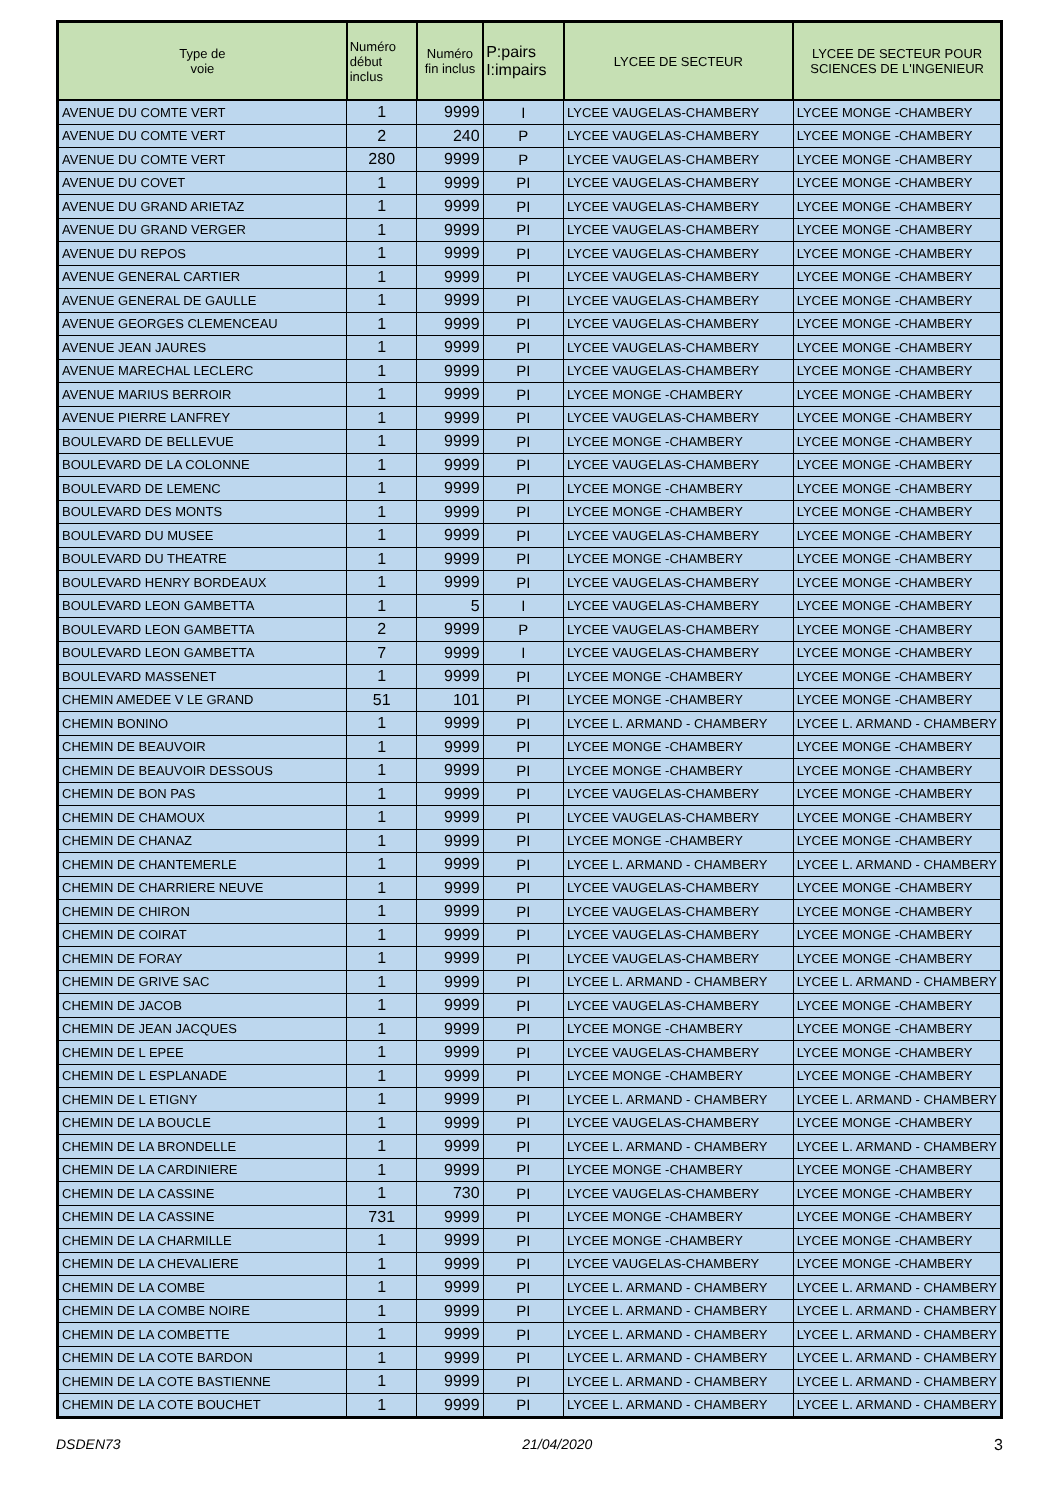| Type de voie | Numéro début inclus | Numéro fin inclus | P:pairs I:impairs | LYCEE DE SECTEUR | LYCEE DE SECTEUR POUR SCIENCES DE L'INGENIEUR |
| --- | --- | --- | --- | --- | --- |
| AVENUE DU COMTE VERT | 1 | 9999 | I | LYCEE VAUGELAS-CHAMBERY | LYCEE MONGE -CHAMBERY |
| AVENUE DU COMTE VERT | 2 | 240 | P | LYCEE VAUGELAS-CHAMBERY | LYCEE MONGE -CHAMBERY |
| AVENUE DU COMTE VERT | 280 | 9999 | P | LYCEE VAUGELAS-CHAMBERY | LYCEE MONGE -CHAMBERY |
| AVENUE DU COVET | 1 | 9999 | PI | LYCEE VAUGELAS-CHAMBERY | LYCEE MONGE -CHAMBERY |
| AVENUE DU GRAND ARIETAZ | 1 | 9999 | PI | LYCEE VAUGELAS-CHAMBERY | LYCEE MONGE -CHAMBERY |
| AVENUE DU GRAND VERGER | 1 | 9999 | PI | LYCEE VAUGELAS-CHAMBERY | LYCEE MONGE -CHAMBERY |
| AVENUE DU REPOS | 1 | 9999 | PI | LYCEE VAUGELAS-CHAMBERY | LYCEE MONGE -CHAMBERY |
| AVENUE GENERAL CARTIER | 1 | 9999 | PI | LYCEE VAUGELAS-CHAMBERY | LYCEE MONGE -CHAMBERY |
| AVENUE GENERAL DE GAULLE | 1 | 9999 | PI | LYCEE VAUGELAS-CHAMBERY | LYCEE MONGE -CHAMBERY |
| AVENUE GEORGES CLEMENCEAU | 1 | 9999 | PI | LYCEE VAUGELAS-CHAMBERY | LYCEE MONGE -CHAMBERY |
| AVENUE JEAN JAURES | 1 | 9999 | PI | LYCEE VAUGELAS-CHAMBERY | LYCEE MONGE -CHAMBERY |
| AVENUE MARECHAL LECLERC | 1 | 9999 | PI | LYCEE VAUGELAS-CHAMBERY | LYCEE MONGE -CHAMBERY |
| AVENUE MARIUS BERROIR | 1 | 9999 | PI | LYCEE MONGE -CHAMBERY | LYCEE MONGE -CHAMBERY |
| AVENUE PIERRE LANFREY | 1 | 9999 | PI | LYCEE VAUGELAS-CHAMBERY | LYCEE MONGE -CHAMBERY |
| BOULEVARD DE BELLEVUE | 1 | 9999 | PI | LYCEE MONGE -CHAMBERY | LYCEE MONGE -CHAMBERY |
| BOULEVARD DE LA COLONNE | 1 | 9999 | PI | LYCEE VAUGELAS-CHAMBERY | LYCEE MONGE -CHAMBERY |
| BOULEVARD DE LEMENC | 1 | 9999 | PI | LYCEE MONGE -CHAMBERY | LYCEE MONGE -CHAMBERY |
| BOULEVARD DES MONTS | 1 | 9999 | PI | LYCEE MONGE -CHAMBERY | LYCEE MONGE -CHAMBERY |
| BOULEVARD DU MUSEE | 1 | 9999 | PI | LYCEE VAUGELAS-CHAMBERY | LYCEE MONGE -CHAMBERY |
| BOULEVARD DU THEATRE | 1 | 9999 | PI | LYCEE MONGE -CHAMBERY | LYCEE MONGE -CHAMBERY |
| BOULEVARD HENRY BORDEAUX | 1 | 9999 | PI | LYCEE VAUGELAS-CHAMBERY | LYCEE MONGE -CHAMBERY |
| BOULEVARD LEON GAMBETTA | 1 | 5 | I | LYCEE VAUGELAS-CHAMBERY | LYCEE MONGE -CHAMBERY |
| BOULEVARD LEON GAMBETTA | 2 | 9999 | P | LYCEE VAUGELAS-CHAMBERY | LYCEE MONGE -CHAMBERY |
| BOULEVARD LEON GAMBETTA | 7 | 9999 | I | LYCEE VAUGELAS-CHAMBERY | LYCEE MONGE -CHAMBERY |
| BOULEVARD MASSENET | 1 | 9999 | PI | LYCEE MONGE -CHAMBERY | LYCEE MONGE -CHAMBERY |
| CHEMIN AMEDEE V LE GRAND | 51 | 101 | PI | LYCEE MONGE -CHAMBERY | LYCEE MONGE -CHAMBERY |
| CHEMIN BONINO | 1 | 9999 | PI | LYCEE L. ARMAND - CHAMBERY | LYCEE L. ARMAND - CHAMBERY |
| CHEMIN DE BEAUVOIR | 1 | 9999 | PI | LYCEE MONGE -CHAMBERY | LYCEE MONGE -CHAMBERY |
| CHEMIN DE BEAUVOIR DESSOUS | 1 | 9999 | PI | LYCEE MONGE -CHAMBERY | LYCEE MONGE -CHAMBERY |
| CHEMIN DE BON PAS | 1 | 9999 | PI | LYCEE VAUGELAS-CHAMBERY | LYCEE MONGE -CHAMBERY |
| CHEMIN DE CHAMOUX | 1 | 9999 | PI | LYCEE VAUGELAS-CHAMBERY | LYCEE MONGE -CHAMBERY |
| CHEMIN DE CHANAZ | 1 | 9999 | PI | LYCEE MONGE -CHAMBERY | LYCEE MONGE -CHAMBERY |
| CHEMIN DE CHANTEMERLE | 1 | 9999 | PI | LYCEE L. ARMAND - CHAMBERY | LYCEE L. ARMAND - CHAMBERY |
| CHEMIN DE CHARRIERE NEUVE | 1 | 9999 | PI | LYCEE VAUGELAS-CHAMBERY | LYCEE MONGE -CHAMBERY |
| CHEMIN DE CHIRON | 1 | 9999 | PI | LYCEE VAUGELAS-CHAMBERY | LYCEE MONGE -CHAMBERY |
| CHEMIN DE COIRAT | 1 | 9999 | PI | LYCEE VAUGELAS-CHAMBERY | LYCEE MONGE -CHAMBERY |
| CHEMIN DE FORAY | 1 | 9999 | PI | LYCEE VAUGELAS-CHAMBERY | LYCEE MONGE -CHAMBERY |
| CHEMIN DE GRIVE SAC | 1 | 9999 | PI | LYCEE L. ARMAND - CHAMBERY | LYCEE L. ARMAND - CHAMBERY |
| CHEMIN DE JACOB | 1 | 9999 | PI | LYCEE VAUGELAS-CHAMBERY | LYCEE MONGE -CHAMBERY |
| CHEMIN DE JEAN JACQUES | 1 | 9999 | PI | LYCEE MONGE -CHAMBERY | LYCEE MONGE -CHAMBERY |
| CHEMIN DE L EPEE | 1 | 9999 | PI | LYCEE VAUGELAS-CHAMBERY | LYCEE MONGE -CHAMBERY |
| CHEMIN DE L ESPLANADE | 1 | 9999 | PI | LYCEE MONGE -CHAMBERY | LYCEE MONGE -CHAMBERY |
| CHEMIN DE L ETIGNY | 1 | 9999 | PI | LYCEE L. ARMAND - CHAMBERY | LYCEE L. ARMAND - CHAMBERY |
| CHEMIN DE LA BOUCLE | 1 | 9999 | PI | LYCEE VAUGELAS-CHAMBERY | LYCEE MONGE -CHAMBERY |
| CHEMIN DE LA BRONDELLE | 1 | 9999 | PI | LYCEE L. ARMAND - CHAMBERY | LYCEE L. ARMAND - CHAMBERY |
| CHEMIN DE LA CARDINIERE | 1 | 9999 | PI | LYCEE MONGE -CHAMBERY | LYCEE MONGE -CHAMBERY |
| CHEMIN DE LA CASSINE | 1 | 730 | PI | LYCEE VAUGELAS-CHAMBERY | LYCEE MONGE -CHAMBERY |
| CHEMIN DE LA CASSINE | 731 | 9999 | PI | LYCEE MONGE -CHAMBERY | LYCEE MONGE -CHAMBERY |
| CHEMIN DE LA CHARMILLE | 1 | 9999 | PI | LYCEE MONGE -CHAMBERY | LYCEE MONGE -CHAMBERY |
| CHEMIN DE LA CHEVALIERE | 1 | 9999 | PI | LYCEE VAUGELAS-CHAMBERY | LYCEE MONGE -CHAMBERY |
| CHEMIN DE LA COMBE | 1 | 9999 | PI | LYCEE L. ARMAND - CHAMBERY | LYCEE L. ARMAND - CHAMBERY |
| CHEMIN DE LA COMBE NOIRE | 1 | 9999 | PI | LYCEE L. ARMAND - CHAMBERY | LYCEE L. ARMAND - CHAMBERY |
| CHEMIN DE LA COMBETTE | 1 | 9999 | PI | LYCEE L. ARMAND - CHAMBERY | LYCEE L. ARMAND - CHAMBERY |
| CHEMIN DE LA COTE BARDON | 1 | 9999 | PI | LYCEE L. ARMAND - CHAMBERY | LYCEE L. ARMAND - CHAMBERY |
| CHEMIN DE LA COTE BASTIENNE | 1 | 9999 | PI | LYCEE L. ARMAND - CHAMBERY | LYCEE L. ARMAND - CHAMBERY |
| CHEMIN DE LA COTE BOUCHET | 1 | 9999 | PI | LYCEE L. ARMAND - CHAMBERY | LYCEE L. ARMAND - CHAMBERY |
DSDEN73 21/04/2020 3